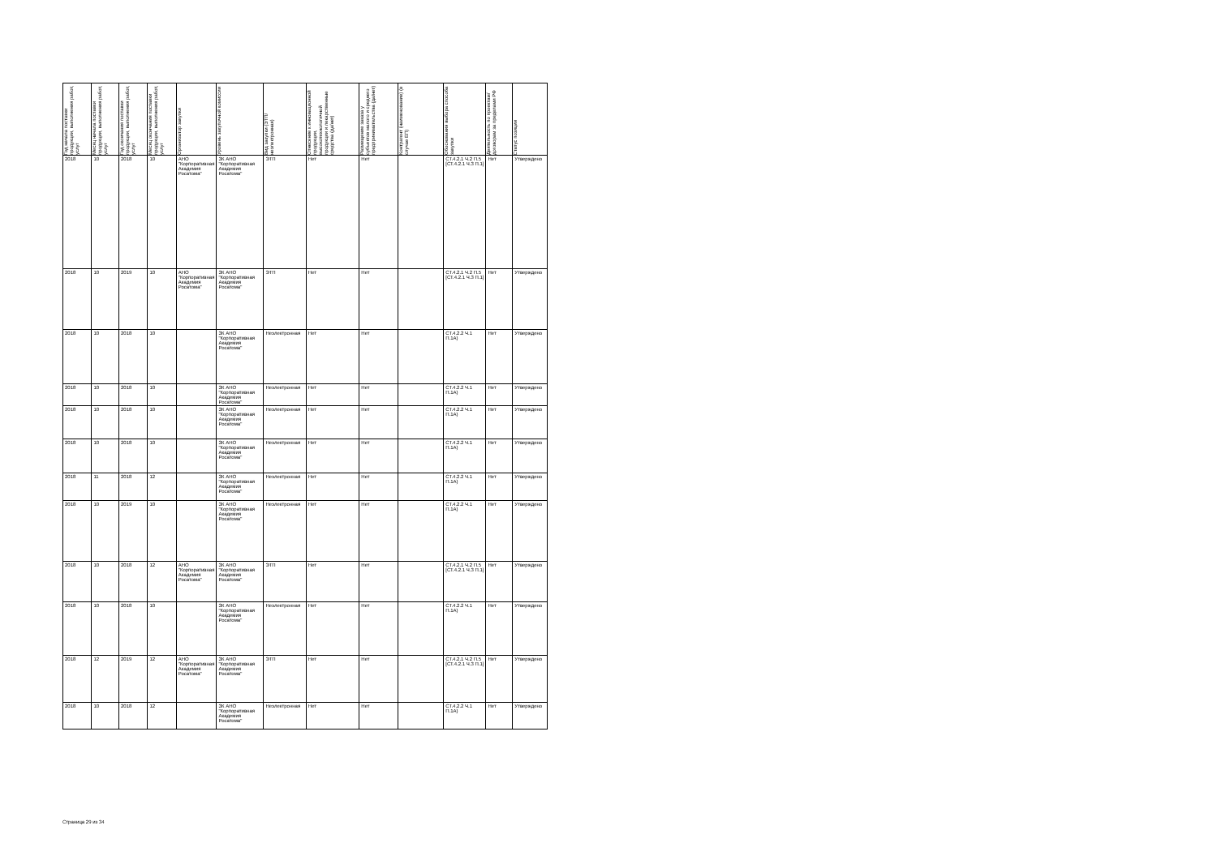| Год начала поставки продукции, выполнения работ, услуг | Месяц начала поставки продукции, выполнения работ, услуг | Год окончания поставки продукции, выполнения работ, услуг | Месяц окончания поставки продукции, выполнения работ, услуг | Организатор закупки | Уровень закупочной комиссии | Вид закупки (ЭТП/неэлектронная) | Отнесение к инновационной продукции, высокотехнологичной продукции и лекарственные средства (да/нет) | Размещение заказа у субъектов малого и среднего предпринимательства (да/нет) | Контрагент (наименование) (в случае ЕП) | Обоснования выбора способа закупки | Деятельность по проектам/договорам за пределами РФ | Статус позиции |
| --- | --- | --- | --- | --- | --- | --- | --- | --- | --- | --- | --- | --- |
| 2018 | 10 | 2018 | 10 | АНО "Корпоративная Академия Росатома" | ЗК АНО "Корпоративная Академия Росатома" | ЭТП | Нет | Нет | | СТ.4.2.1 Ч.2 П.5 [СТ.4.2.1 Ч.3 П.1] | Нет | Утверждено |
| 2018 | 10 | 2019 | 10 | АНО "Корпоративная Академия Росатома" | ЗК АНО "Корпоративная Академия Росатома" | ЭТП | Нет | Нет | | СТ.4.2.1 Ч.2 П.5 [СТ.4.2.1 Ч.3 П.1] | Нет | Утверждено |
| 2018 | 10 | 2018 | 10 | | ЗК АНО "Корпоративная Академия Росатома" | Неэлектронная | Нет | Нет | | СТ.4.2.2 Ч.1 П.1А) | Нет | Утверждено |
| 2018 | 10 | 2018 | 10 | | ЗК АНО "Корпоративная Академия Росатома" | Неэлектронная | Нет | Нет | | СТ.4.2.2 Ч.1 П.1А) | Нет | Утверждено |
| 2018 | 10 | 2018 | 10 | | ЗК АНО "Корпоративная Академия Росатома" | Неэлектронная | Нет | Нет | | СТ.4.2.2 Ч.1 П.1А) | Нет | Утверждено |
| 2018 | 10 | 2018 | 10 | | ЗК АНО "Корпоративная Академия Росатома" | Неэлектронная | Нет | Нет | | СТ.4.2.2 Ч.1 П.1А) | Нет | Утверждено |
| 2018 | 11 | 2018 | 12 | | ЗК АНО "Корпоративная Академия Росатома" | Неэлектронная | Нет | Нет | | СТ.4.2.2 Ч.1 П.1А) | Нет | Утверждено |
| 2018 | 10 | 2019 | 10 | | ЗК АНО "Корпоративная Академия Росатома" | Неэлектронная | Нет | Нет | | СТ.4.2.2 Ч.1 П.1А) | Нет | Утверждено |
| 2018 | 10 | 2018 | 12 | АНО "Корпоративная Академия Росатома" | ЗК АНО "Корпоративная Академия Росатома" | ЭТП | Нет | Нет | | СТ.4.2.1 Ч.2 П.5 [СТ.4.2.1 Ч.3 П.1] | Нет | Утверждено |
| 2018 | 10 | 2018 | 10 | | ЗК АНО "Корпоративная Академия Росатома" | Неэлектронная | Нет | Нет | | СТ.4.2.2 Ч.1 П.1А) | Нет | Утверждено |
| 2018 | 12 | 2019 | 12 | АНО "Корпоративная Академия Росатома" | ЗК АНО "Корпоративная Академия Росатома" | ЭТП | Нет | Нет | | СТ.4.2.1 Ч.2 П.5 [СТ.4.2.1 Ч.3 П.1] | Нет | Утверждено |
| 2018 | 10 | 2018 | 12 | | ЗК АНО "Корпоративная Академия Росатома" | Неэлектронная | Нет | Нет | | СТ.4.2.2 Ч.1 П.1А) | Нет | Утверждено |
Страница 29 из 34